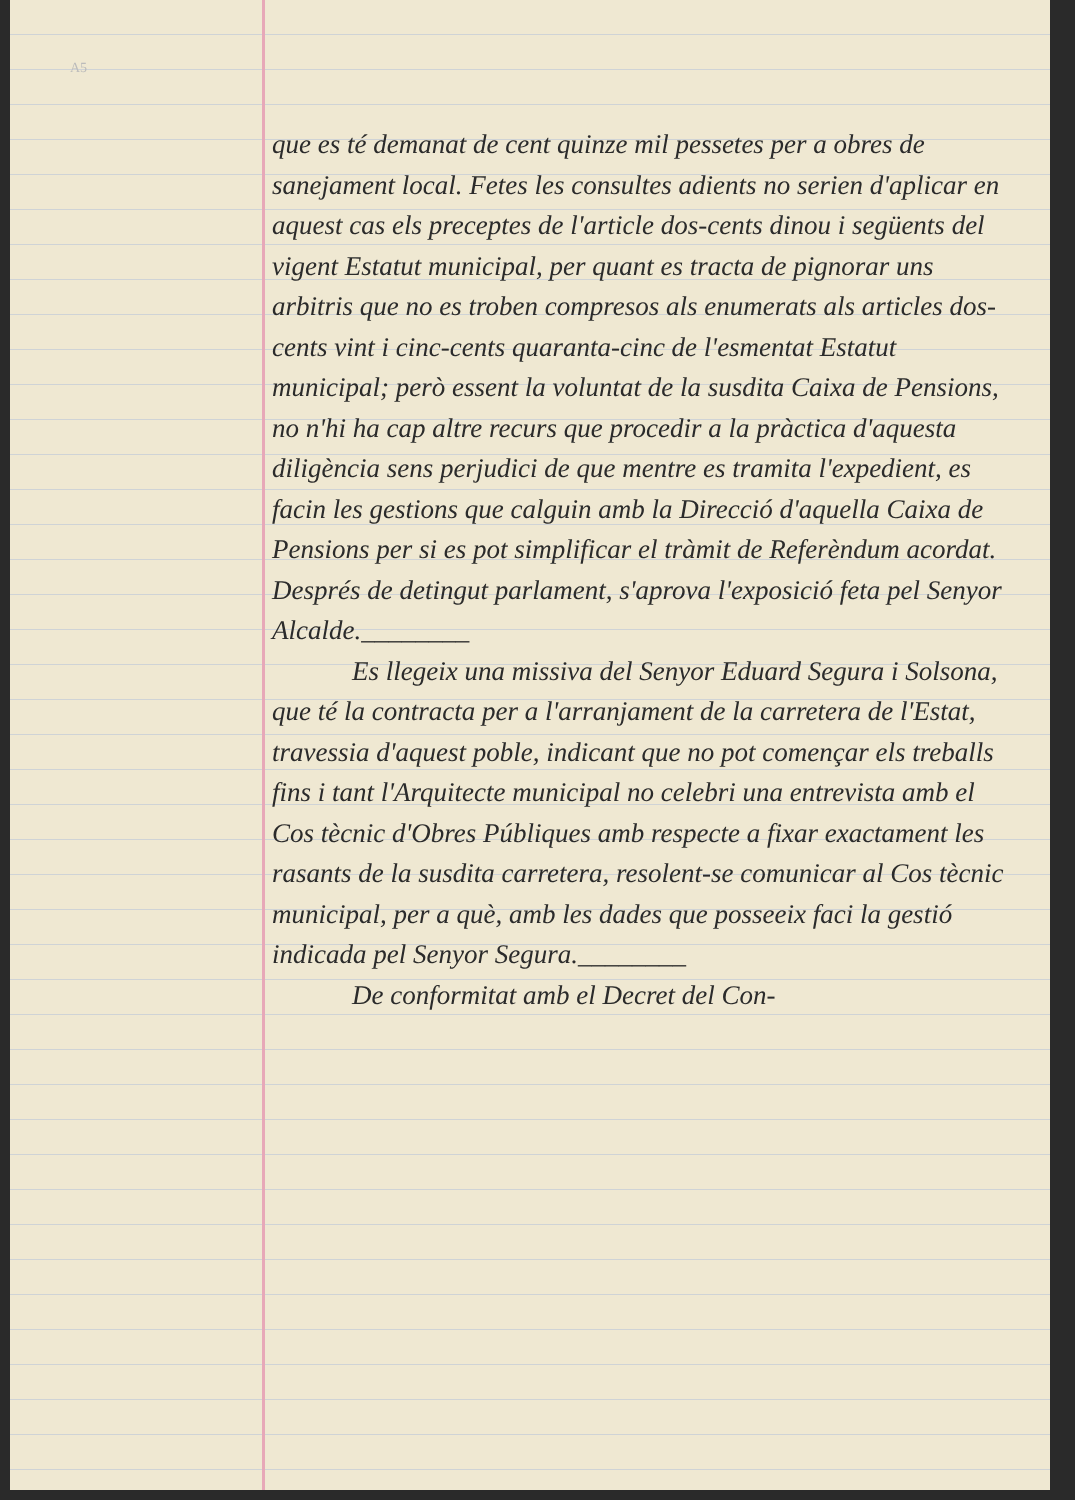A5
que es té demanat de cent quinze mil pessetes per a obres de sanejament local. Fetes les consultes adients no serien d'aplicar en aquest cas els preceptes de l'article dos-cents dinou i següents del vigent Estatut municipal, per quant es tracta de pignorar uns arbitris que no es troben compresos als enumerats als articles dos-cents vint i cinc-cents quaranta-cinc de l'esmentat Estatut municipal; però essent la voluntat de la susdita Caixa de Pensions, no n'hi ha cap altre recurs que procedir a la pràctica d'aquesta diligència sens perjudici de que mentre es tramita l'expedient, es facin les gestions que calguin amb la Direcció d'aquella Caixa de Pensions per si es pot simplificar el tràmit de Referèndum acordat. Després de detingut parlament, s'aprova l'exposició feta pel Senyor Alcalde.________
Es llegeix una missiva del Senyor Eduard Segura i Solsona, que té la contracta per a l'arranjament de la carretera de l'Estat, travessia d'aquest poble, indicant que no pot començar els treballs fins i tant l'Arquitecte municipal no celebri una entrevista amb el Cos tècnic d'Obres Públiques amb respecte a fixar exactament les rasants de la susdita carretera, resolent-se comunicar al Cos tècnic municipal, per a què, amb les dades que posseeix faci la gestió indicada pel Senyor Segura.________
De conformitat amb el Decret del Con-